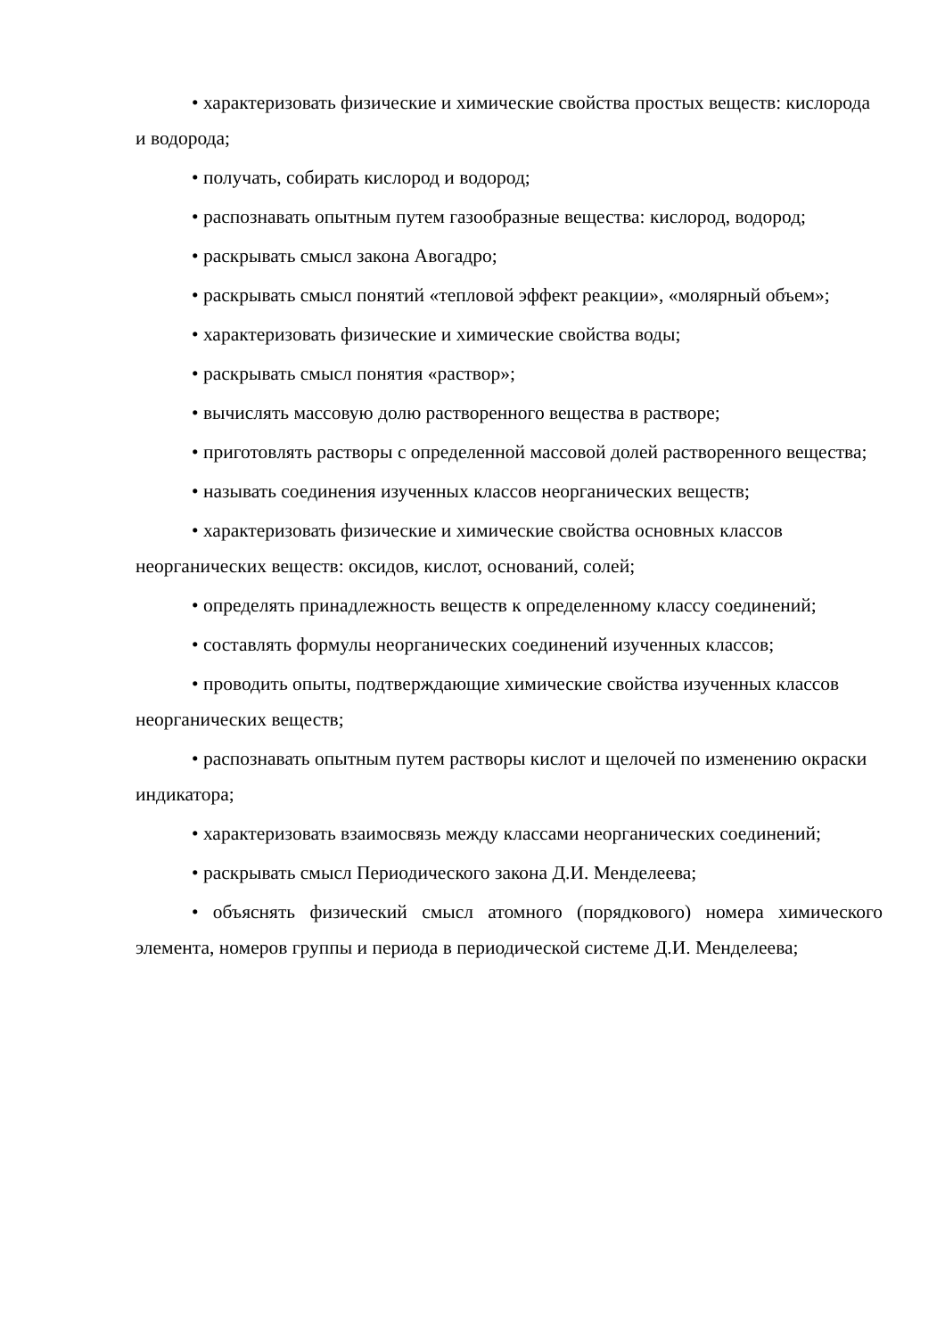• характеризовать физические и химические свойства простых веществ: кислорода и водорода;
• получать, собирать кислород и водород;
• распознавать опытным путем газообразные вещества: кислород, водород;
• раскрывать смысл закона Авогадро;
• раскрывать смысл понятий «тепловой эффект реакции», «молярный объем»;
• характеризовать физические и химические свойства воды;
• раскрывать смысл понятия «раствор»;
• вычислять массовую долю растворенного вещества в растворе;
• приготовлять растворы с определенной массовой долей растворенного вещества;
• называть соединения изученных классов неорганических веществ;
• характеризовать физические и химические свойства основных классов неорганических веществ: оксидов, кислот, оснований, солей;
• определять принадлежность веществ к определенному классу соединений;
• составлять формулы неорганических соединений изученных классов;
• проводить опыты, подтверждающие химические свойства изученных классов неорганических веществ;
• распознавать опытным путем растворы кислот и щелочей по изменению окраски индикатора;
• характеризовать взаимосвязь между классами неорганических соединений;
• раскрывать смысл Периодического закона Д.И. Менделеева;
• объяснять физический смысл атомного (порядкового) номера химического элемента, номеров группы и периода в периодической системе Д.И. Менделеева;